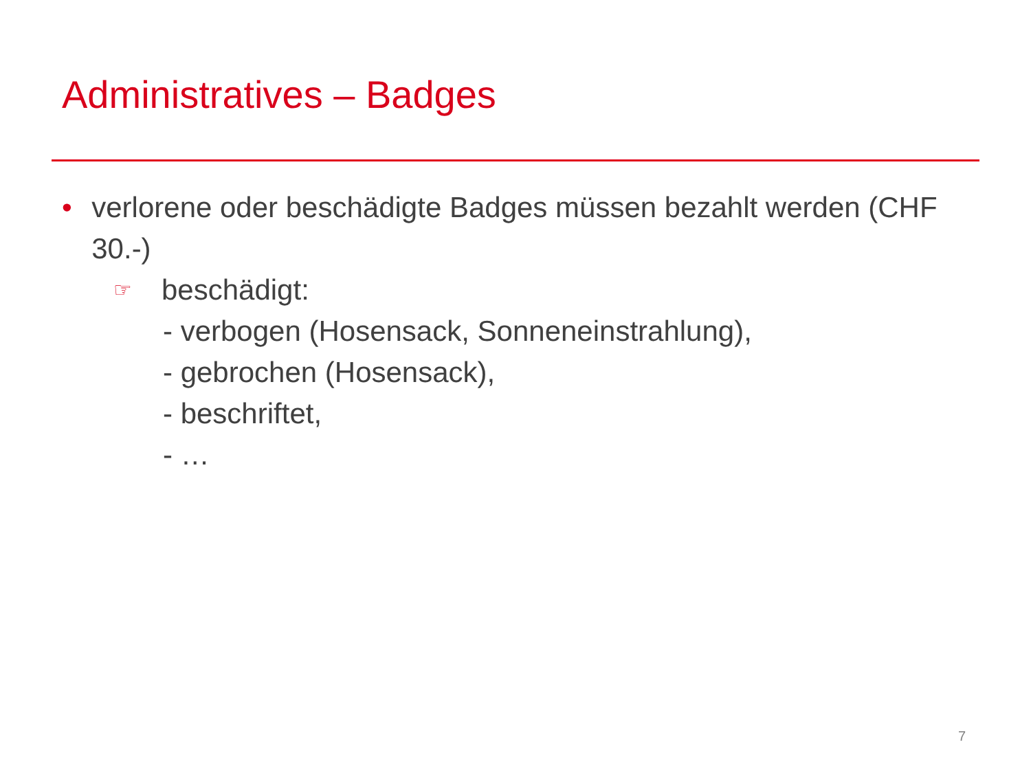Administratives – Badges
• verlorene oder beschädigte Badges müssen bezahlt werden (CHF 30.-)
☞ beschädigt:
- verbogen (Hosensack, Sonneneinstrahlung),
- gebrochen (Hosensack),
- beschriftet,
- …
7